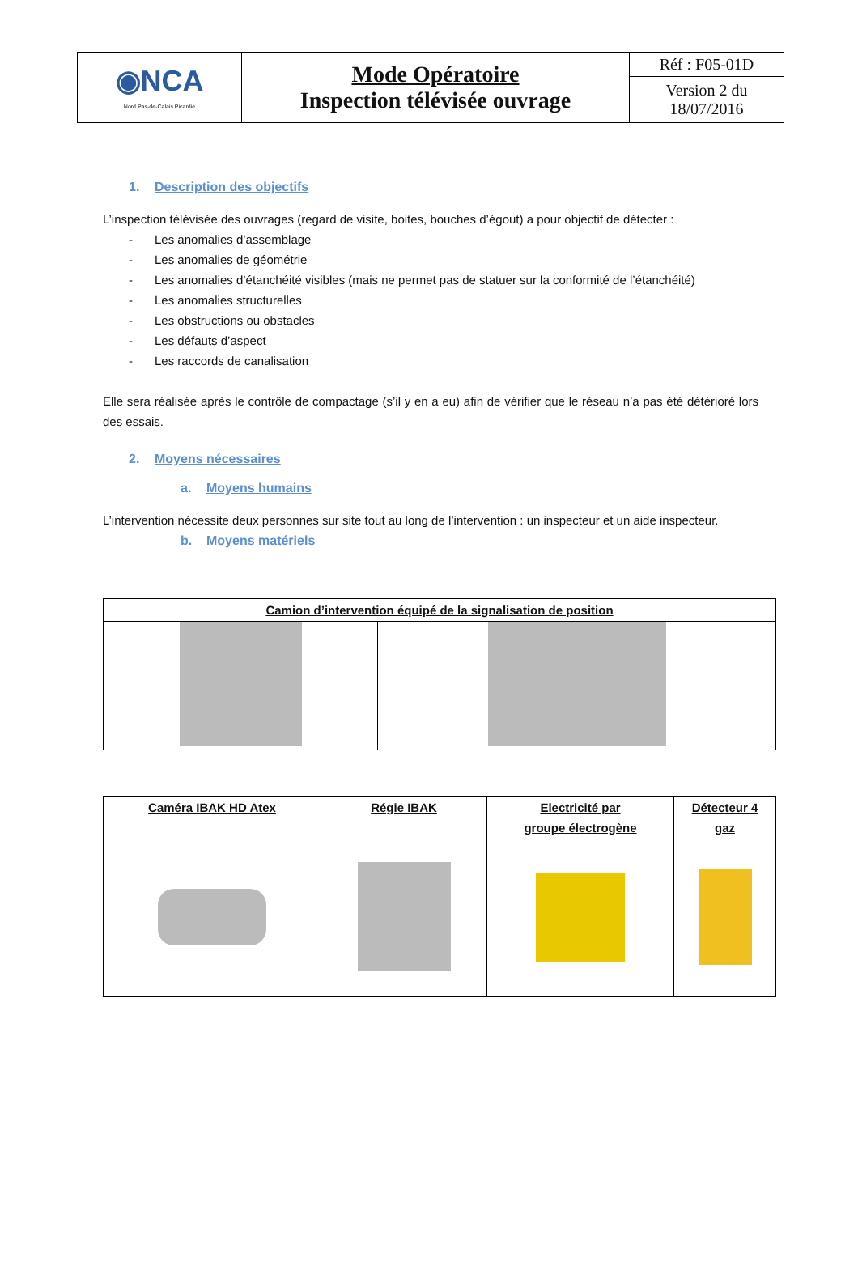| ◉NCA Nord Pas-de-Calais Picardie | Mode Opératoire Inspection télévisée ouvrage | Réf : F05-01D |
| | | Version 2 du 18/07/2016 |
1. Description des objectifs
L’inspection télévisée des ouvrages (regard de visite, boites, bouches d’égout) a pour objectif de détecter :
- Les anomalies d’assemblage
- Les anomalies de géométrie
- Les anomalies d’étanchéité visibles (mais ne permet pas de statuer sur la conformité de l’étanchéité)
- Les anomalies structurelles
- Les obstructions ou obstacles
- Les défauts d’aspect
- Les raccords de canalisation
Elle sera réalisée après le contrôle de compactage (s’il y en a eu) afin de vérifier que le réseau n’a pas été détérioré lors des essais.
2. Moyens nécessaires
a. Moyens humains
L’intervention nécessite deux personnes sur site tout au long de l’intervention : un inspecteur et un aide inspecteur.
b. Moyens matériels
| Camion d’intervention équipé de la signalisation de position | |
| --- | --- |
| Caméra IBAK HD Atex | Régie IBAK | Electricité par groupe électrogène | Détecteur 4 gaz |
| --- | --- | --- | --- |